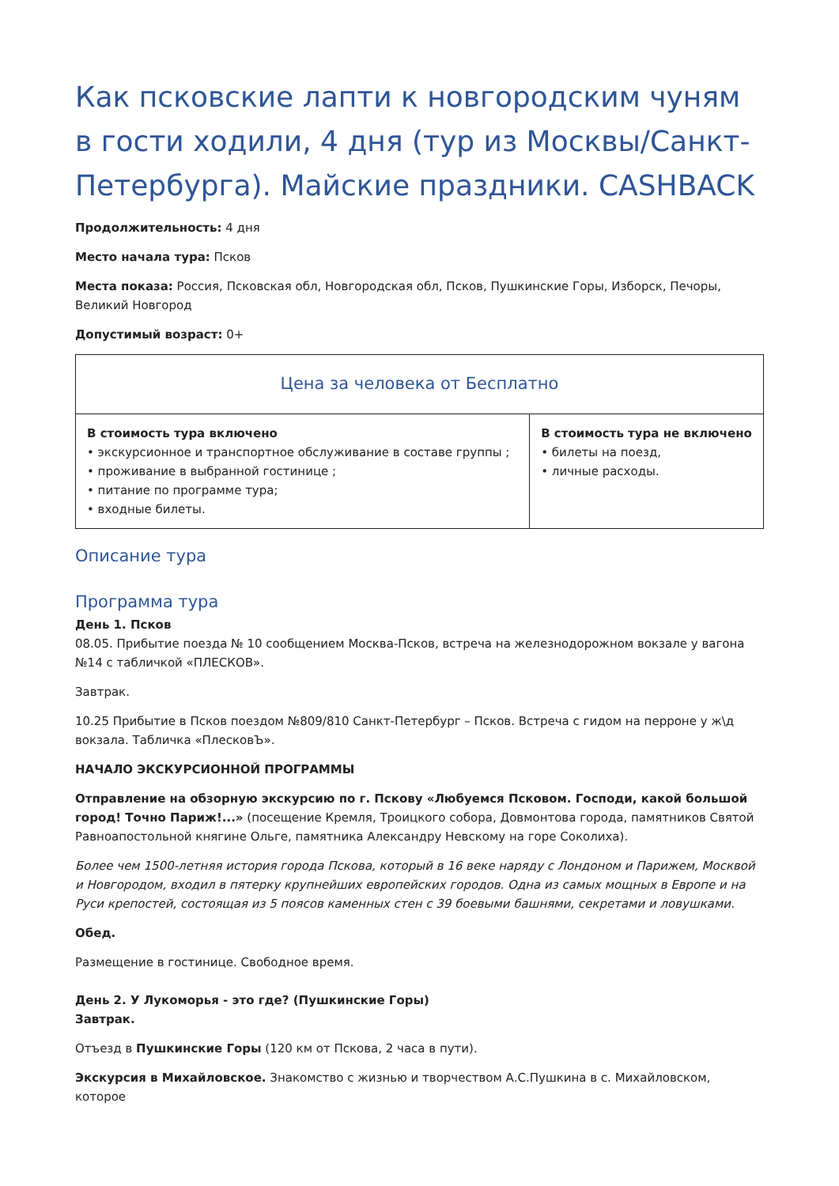Как псковские лапти к новгородским чуням в гости ходили, 4 дня (тур из Москвы/Санкт-Петербурга). Майские праздники. CASHBACK
Продолжительность: 4 дня
Место начала тура: Псков
Места показа: Россия, Псковская обл, Новгородская обл, Псков, Пушкинские Горы, Изборск, Печоры, Великий Новгород
Допустимый возраст: 0+
| Цена за человека от Бесплатно | |
| --- | --- |
| В стоимость тура включено • экскурсионное и транспортное обслуживание в составе группы ; • проживание в выбранной гостинице ; • питание по программе тура; • входные билеты. | В стоимость тура не включено • билеты на поезд, • личные расходы. |
Описание тура
Программа тура
День 1. Псков
08.05. Прибытие поезда № 10 сообщением Москва-Псков, встреча на железнодорожном вокзале у вагона №14 с табличкой «ПЛЕСКОВ».
Завтрак.
10.25 Прибытие в Псков поездом №809/810 Санкт-Петербург – Псков. Встреча с гидом на перроне у ж\д вокзала. Табличка «ПлесковЪ».
НАЧАЛО ЭКСКУРСИОННОЙ ПРОГРАММЫ
Отправление на обзорную экскурсию по г. Пскову «Любуемся Псковом. Господи, какой большой город! Точно Париж!...» (посещение Кремля, Троицкого собора, Довмонтова города, памятников Святой Равноапостольной княгине Ольге, памятника Александру Невскому на горе Соколиха).
Более чем 1500-летняя история города Пскова, который в 16 веке наряду с Лондоном и Парижем, Москвой и Новгородом, входил в пятерку крупнейших европейских городов. Одна из самых мощных в Европе и на Руси крепостей, состоящая из 5 поясов каменных стен с 39 боевыми башнями, секретами и ловушками.
Обед.
Размещение в гостинице. Свободное время.
День 2. У Лукоморья - это где? (Пушкинские Горы)
Завтрак.
Отъезд в Пушкинские Горы (120 км от Пскова, 2 часа в пути).
Экскурсия в Михайловское. Знакомство с жизнью и творчеством А.С.Пушкина в с. Михайловском, которое